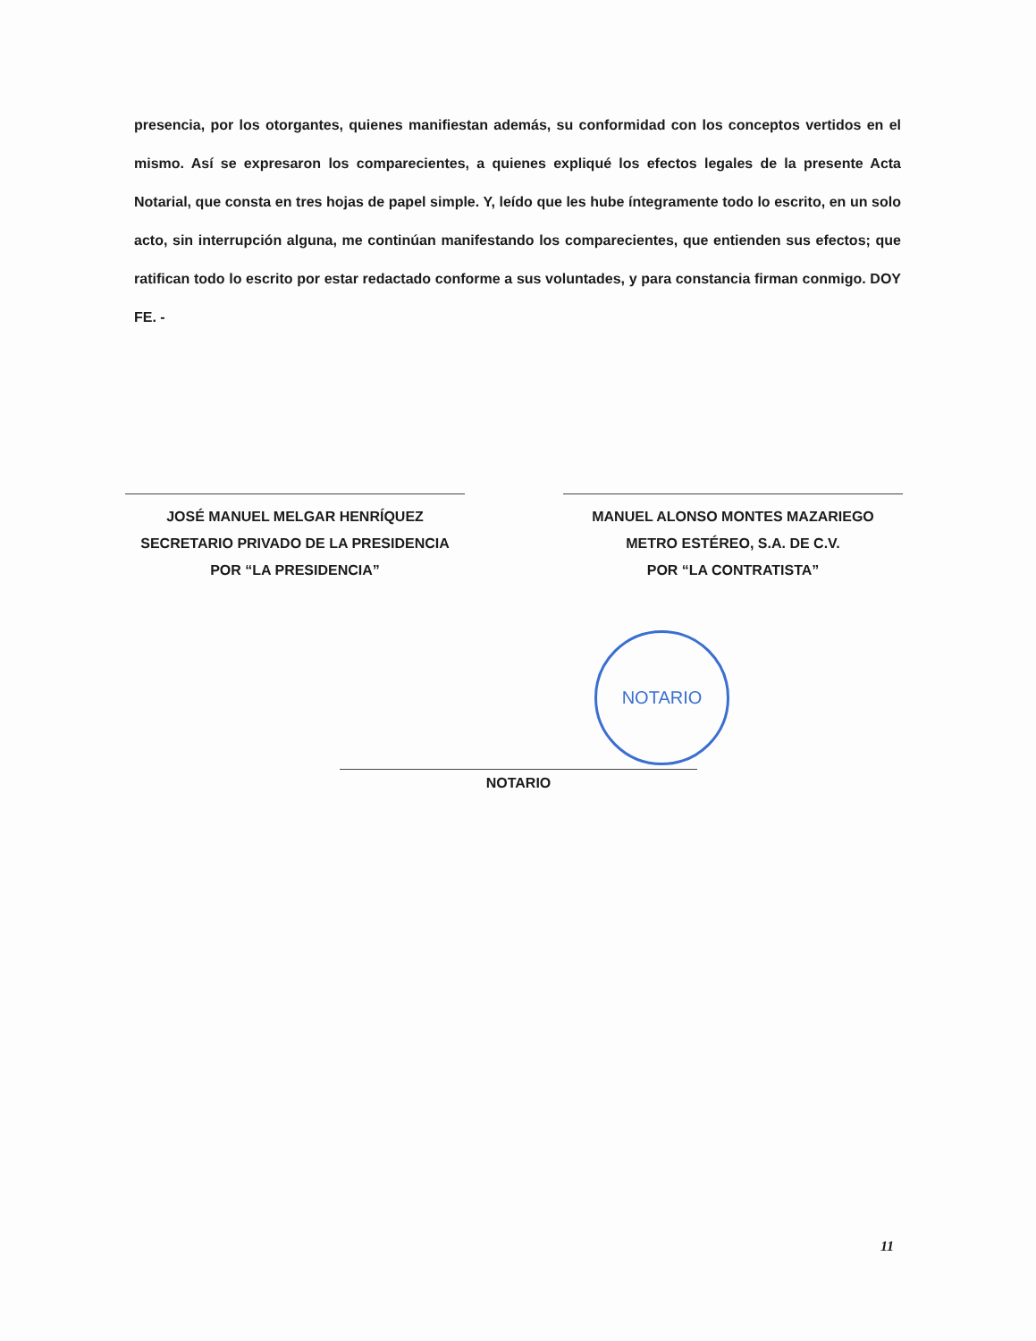presencia, por los otorgantes, quienes manifiestan además, su conformidad con los conceptos vertidos en el mismo. Así se expresaron los comparecientes, a quienes expliqué los efectos legales de la presente Acta Notarial, que consta en tres hojas de papel simple. Y, leído que les hube íntegramente todo lo escrito, en un solo acto, sin interrupción alguna, me continúan manifestando los comparecientes, que entienden sus efectos; que ratifican todo lo escrito por estar redactado conforme a sus voluntades, y para constancia firman conmigo. DOY FE. -
JOSÉ MANUEL MELGAR HENRÍQUEZ
SECRETARIO PRIVADO DE LA PRESIDENCIA
POR “LA PRESIDENCIA”
MANUEL ALONSO MONTES MAZARIEGO
METRO ESTÉREO, S.A. DE C.V.
POR “LA CONTRATISTA”
NOTARIO
NOTARIO
11